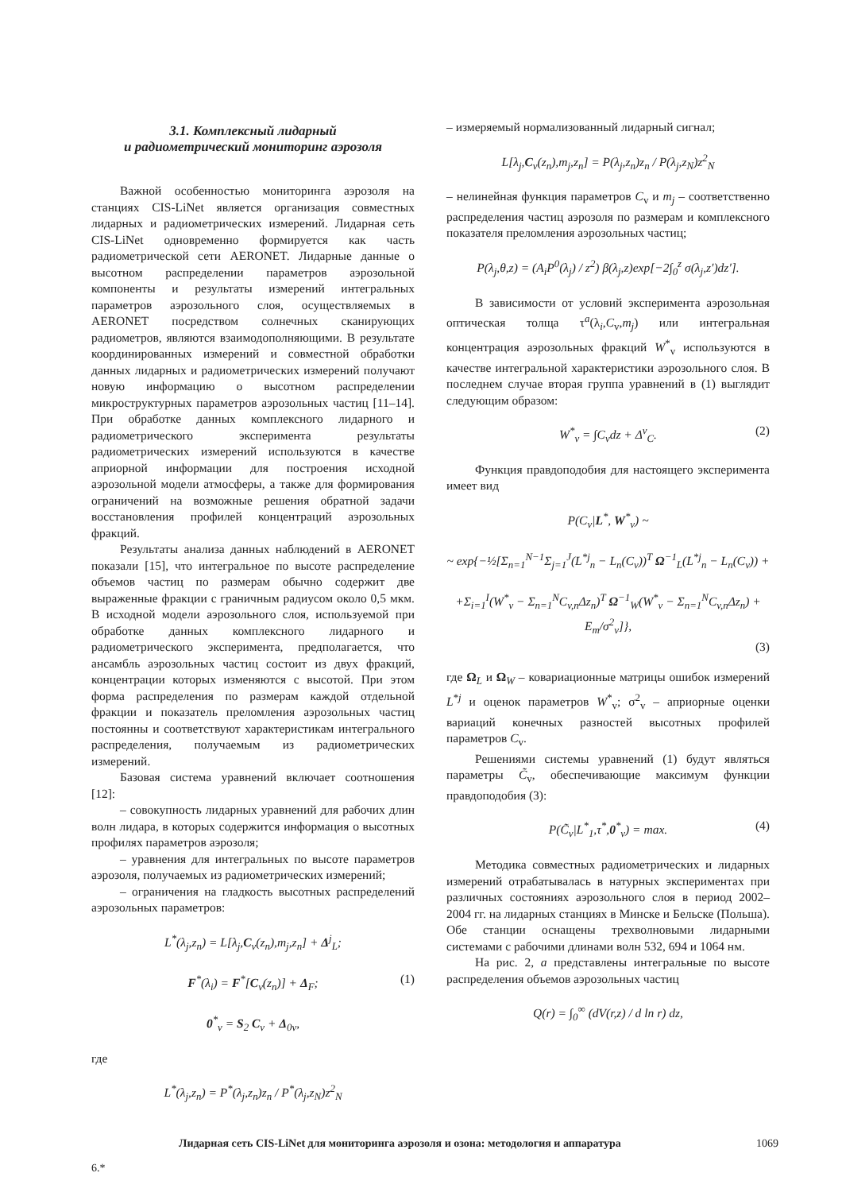3.1. Комплексный лидарный
и радиометрический мониторинг аэрозоля
Важной особенностью мониторинга аэрозоля на станциях CIS-LiNet является организация совместных лидарных и радиометрических измерений. Лидарная сеть CIS-LiNet одновременно формируется как часть радиометрической сети AERONET. Лидарные данные о высотном распределении параметров аэрозольной компоненты и результаты измерений интегральных параметров аэрозольного слоя, осуществляемых в AERONET посредством солнечных сканирующих радиометров, являются взаимодополняющими. В результате координированных измерений и совместной обработки данных лидарных и радиометрических измерений получают новую информацию о высотном распределении микроструктурных параметров аэрозольных частиц [11–14]. При обработке данных комплексного лидарного и радиометрического эксперимента результаты радиометрических измерений используются в качестве априорной информации для построения исходной аэрозольной модели атмосферы, а также для формирования ограничений на возможные решения обратной задачи восстановления профилей концентраций аэрозольных фракций.
Результаты анализа данных наблюдений в AERONET показали [15], что интегральное по высоте распределение объемов частиц по размерам обычно содержит две выраженные фракции с граничным радиусом около 0,5 мкм. В исходной модели аэрозольного слоя, используемой при обработке данных комплексного лидарного и радиометрического эксперимента, предполагается, что ансамбль аэрозольных частиц состоит из двух фракций, концентрации которых изменяются с высотой. При этом форма распределения по размерам каждой отдельной фракции и показатель преломления аэрозольных частиц постоянны и соответствуют характеристикам интегрального распределения, получаемым из радиометрических измерений.
Базовая система уравнений включает соотношения [12]:
– совокупность лидарных уравнений для рабочих длин волн лидара, в которых содержится информация о высотных профилях параметров аэрозоля;
– уравнения для интегральных по высоте параметров аэрозоля, получаемых из радиометрических измерений;
– ограничения на гладкость высотных распределений аэрозольных параметров:
L<sup>*</sup>(λ<sub>j</sub>,z<sub>n</sub>) = L[λ<sub>j</sub>,C<sub>v</sub>(z<sub>n</sub>),m<sub>j</sub>,z<sub>n</sub>] + Δ<sup>j</sup><sub>L</sub>;
F<sup>*</sup>(λ<sub>i</sub>) = F<sup>*</sup>[C<sub>v</sub>(z<sub>n</sub>)] + Δ<sub>F</sub>; (1)
0<sup>*</sup><sub>v</sub> = S<sub>2</sub> C<sub>v</sub> + Δ<sub>0v</sub>,
где
L<sup>*</sup>(λ<sub>j</sub>,z<sub>n</sub>) = P<sup>*</sup>(λ<sub>j</sub>,z<sub>n</sub>)z<sub>n</sub> / P<sup>*</sup>(λ<sub>j</sub>,z<sub>N</sub>)z<sup>2</sup><sub>N</sub>
– измеряемый нормализованный лидарный сигнал;
L[λ<sub>j</sub>,C<sub>v</sub>(z<sub>n</sub>),m<sub>j</sub>,z<sub>n</sub>] = P(λ<sub>j</sub>,z<sub>n</sub>)z<sub>n</sub> / P(λ<sub>j</sub>,z<sub>N</sub>)z<sup>2</sup><sub>N</sub>
– нелинейная функция параметров C<sub>v</sub> и m<sub>j</sub> – соответственно распределения частиц аэрозоля по размерам и комплексного показателя преломления аэрозольных частиц;
P(λ<sub>j</sub>,θ,z) = (A<sub>i</sub>P<sup>0</sup>(λ<sub>j</sub>) / z<sup>2</sup>) β(λ<sub>j</sub>,z)exp[−2∫<sub>0</sub><sup>z</sup> σ(λ<sub>j</sub>,z′)dz′].
В зависимости от условий эксперимента аэрозольная оптическая толща τ<sup>a</sup>(λ<sub>i</sub>,C<sub>v</sub>,m<sub>j</sub>) или интегральная концентрация аэрозольных фракций W<sup>*</sup><sub>v</sub> используются в качестве интегральной характеристики аэрозольного слоя. В последнем случае вторая группа уравнений в (1) выглядит следующим образом:
W<sup>*</sup><sub>v</sub> = ∫C<sub>v</sub>dz + Δ<sup>v</sup><sub>C</sub>. (2)
Функция правдоподобия для настоящего эксперимента имеет вид
P(C<sub>v</sub>|L<sup>*</sup>, W<sup>*</sup><sub>v</sub>) ~
~ exp{−½[Σ<sub>n=1</sub><sup>N−1</sup>Σ<sub>j=1</sub><sup>J</sup>(L<sup>*j</sup><sub>n</sub> − L<sub>n</sub>(C<sub>v</sub>))<sup>T</sup> Ω<sup>−1</sup><sub>L</sub>(L<sup>*j</sup><sub>n</sub> − L<sub>n</sub>(C<sub>v</sub>)) +
+Σ<sub>i=1</sub><sup>I</sup>(W<sup>*</sup><sub>v</sub> − Σ<sub>n=1</sub><sup>N</sup>C<sub>v,n</sub>Δz<sub>n</sub>)<sup>T</sup> Ω<sup>−1</sup><sub>W</sub>(W<sup>*</sup><sub>v</sub> − Σ<sub>n=1</sub><sup>N</sup>C<sub>v,n</sub>Δz<sub>n</sub>) + E<sub>m</sub>/σ<sup>2</sup><sub>v</sub>]},
(3)
где Ω<sub>L</sub> и Ω<sub>W</sub> – ковариационные матрицы ошибок измерений L<sup>*j</sup> и оценок параметров W<sup>*</sup><sub>v</sub>; σ<sup>2</sup><sub>v</sub> – априорные оценки вариаций конечных разностей высотных профилей параметров C<sub>v</sub>.
Решениями системы уравнений (1) будут являться параметры C̃<sub>v</sub>, обеспечивающие максимум функции правдоподобия (3):
P(C̃<sub>v</sub>|L<sup>*</sup><sub>1</sub>,τ<sup>*</sup>,0<sup>*</sup><sub>v</sub>) = max. (4)
Методика совместных радиометрических и лидарных измерений отрабатывалась в натурных экспериментах при различных состояниях аэрозольного слоя в период 2002–2004 гг. на лидарных станциях в Минске и Бельске (Польша). Обе станции оснащены трехволновыми лидарными системами с рабочими длинами волн 532, 694 и 1064 нм.
На рис. 2, а представлены интегральные по высоте распределения объемов аэрозольных частиц
Q(r) = ∫<sub>0</sub><sup>∞</sup> (dV(r,z) / d ln r) dz,
Лидарная сеть CIS-LiNet для мониторинга аэрозоля и озона: методология и аппаратура 1069
6.*